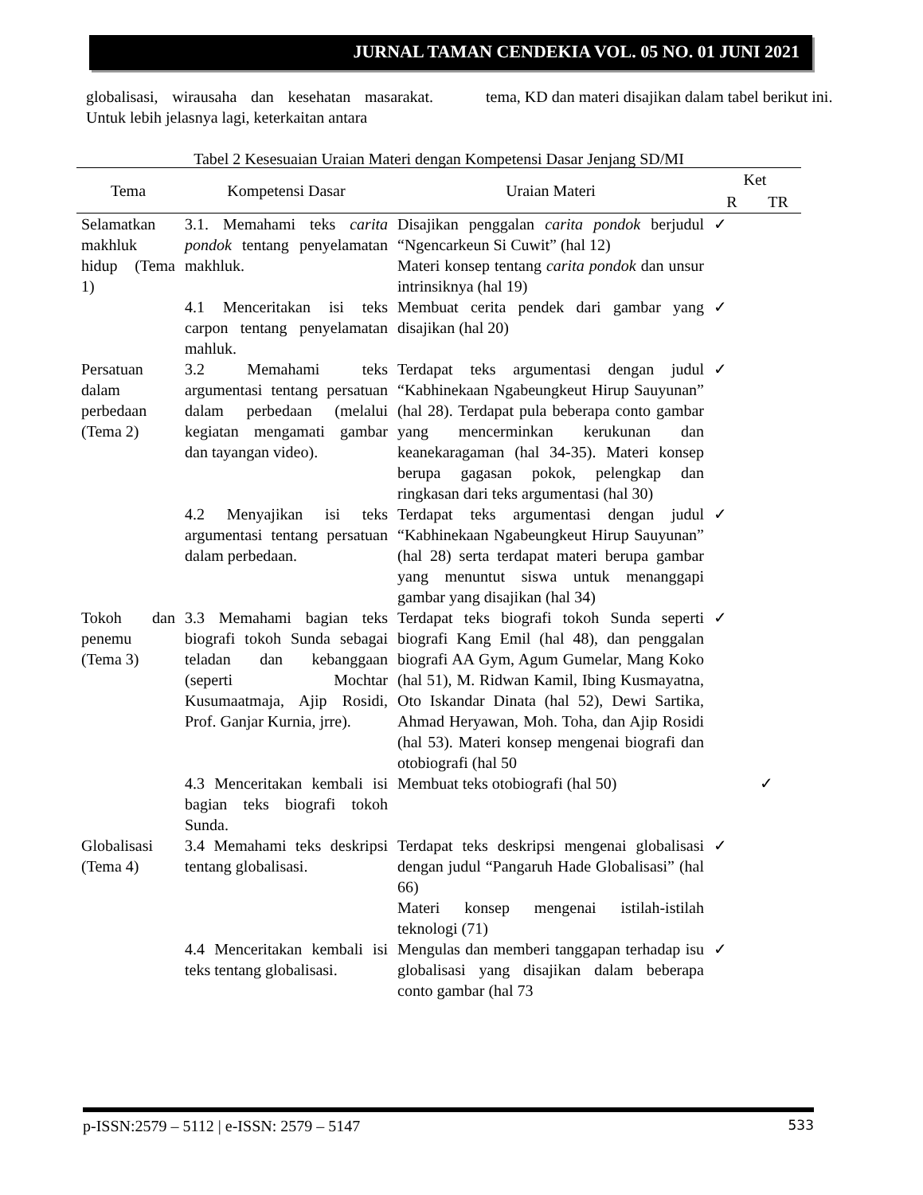JURNAL TAMAN CENDEKIA VOL. 05 NO. 01 JUNI 2021
globalisasi, wirausaha dan kesehatan masarakat. Untuk lebih jelasnya lagi, keterkaitan antara
tema, KD dan materi disajikan dalam tabel berikut ini.
Tabel 2 Kesesuaian Uraian Materi dengan Kompetensi Dasar Jenjang SD/MI
| Tema | Kompetensi Dasar | Uraian Materi | Ket | |
| --- | --- | --- | --- | --- |
| | | | R | TR |
| Selamatkan makhluk hidup (Tema 1) | 3.1. Memahami teks carita pondok tentang penyelamatan makhluk. | Disajikan penggalan carita pondok berjudul “Ngencarkeun Si Cuwit” (hal 12) Materi konsep tentang carita pondok dan unsur intrinsiknya (hal 19) | ✓ | |
| | 4.1 Menceritakan isi teks carpon tentang penyelamatan mahluk. | Membuat cerita pendek dari gambar yang disajikan (hal 20) | ✓ | |
| Persatuan dalam perbedaan (Tema 2) | 3.2 Memahami teks argumentasi tentang persatuan dalam perbedaan (melalui kegiatan mengamati gambar dan tayangan video). | Terdapat teks argumentasi dengan judul “Kabhinekaan Ngabeungkeut Hirup Sauyunan” (hal 28). Terdapat pula beberapa conto gambar yang mencerminkan kerukunan dan keanekaragaman (hal 34-35). Materi konsep berupa gagasan pokok, pelengkap dan ringkasan dari teks argumentasi (hal 30) | ✓ | |
| | 4.2 Menyajikan isi teks argumentasi tentang persatuan dalam perbedaan. | Terdapat teks argumentasi dengan judul “Kabhinekaan Ngabeungkeut Hirup Sauyunan” (hal 28) serta terdapat materi berupa gambar yang menuntut siswa untuk menanggapi gambar yang disajikan (hal 34) | ✓ | |
| Tokoh dan penemu (Tema 3) | 3.3 Memahami bagian teks biografi tokoh Sunda sebagai teladan dan kebanggaan (seperti Mochtar Kusumaatmaja, Ajip Rosidi, Prof. Ganjar Kurnia, jrre). | Terdapat teks biografi tokoh Sunda seperti biografi Kang Emil (hal 48), dan penggalan biografi AA Gym, Agum Gumelar, Mang Koko (hal 51), M. Ridwan Kamil, Ibing Kusmayatna, Oto Iskandar Dinata (hal 52), Dewi Sartika, Ahmad Heryawan, Moh. Toha, dan Ajip Rosidi (hal 53). Materi konsep mengenai biografi dan otobiografi (hal 50 | ✓ | |
| | 4.3 Menceritakan kembali isi bagian teks biografi tokoh Sunda. | Membuat teks otobiografi (hal 50) | | ✓ |
| Globalisasi (Tema 4) | 3.4 Memahami teks deskripsi tentang globalisasi. | Terdapat teks deskripsi mengenai globalisasi dengan judul “Pangaruh Hade Globalisasi” (hal 66) Materi konsep mengenai istilah-istilah teknologi (71) | ✓ | |
| | 4.4 Menceritakan kembali isi teks tentang globalisasi. | Mengulas dan memberi tanggapan terhadap isu globalisasi yang disajikan dalam beberapa conto gambar (hal 73 | ✓ | |
p-ISSN:2579 – 5112 | e-ISSN: 2579 – 5147 533